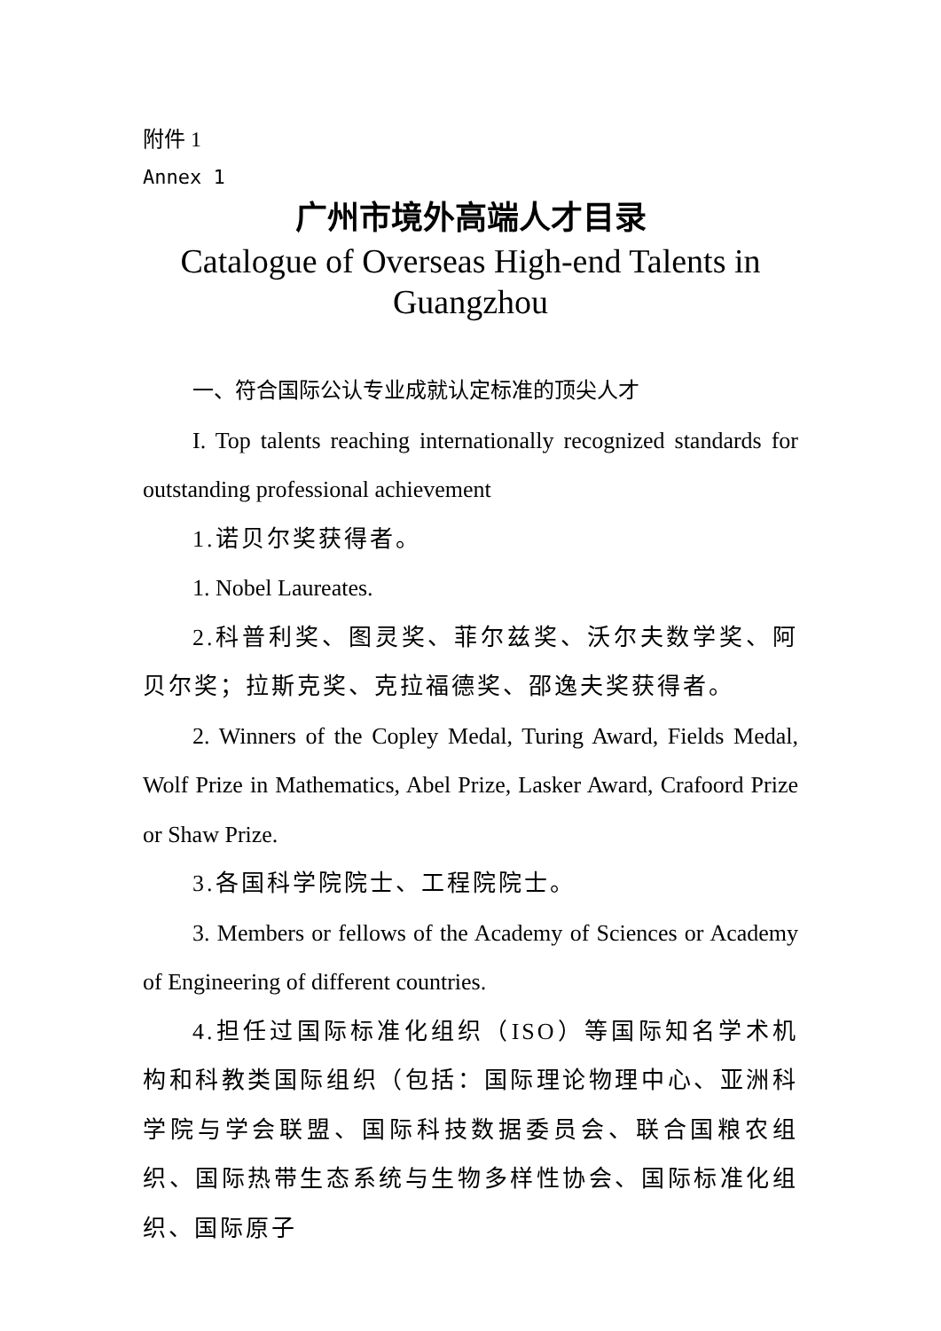附件 1
Annex 1
广州市境外高端人才目录
Catalogue of Overseas High-end Talents in Guangzhou
一、符合国际公认专业成就认定标准的顶尖人才
I. Top talents reaching internationally recognized standards for outstanding professional achievement
1.诺贝尔奖获得者。
1. Nobel Laureates.
2.科普利奖、图灵奖、菲尔兹奖、沃尔夫数学奖、阿贝尔奖；拉斯克奖、克拉福德奖、邵逸夫奖获得者。
2. Winners of the Copley Medal, Turing Award, Fields Medal, Wolf Prize in Mathematics, Abel Prize, Lasker Award, Crafoord Prize or Shaw Prize.
3.各国科学院院士、工程院院士。
3. Members or fellows of the Academy of Sciences or Academy of Engineering of different countries.
4.担任过国际标准化组织（ISO）等国际知名学术机构和科教类国际组织（包括：国际理论物理中心、亚洲科学院与学会联盟、国际科技数据委员会、联合国粮农组织、国际热带生态系统与生物多样性协会、国际标准化组织、国际原子